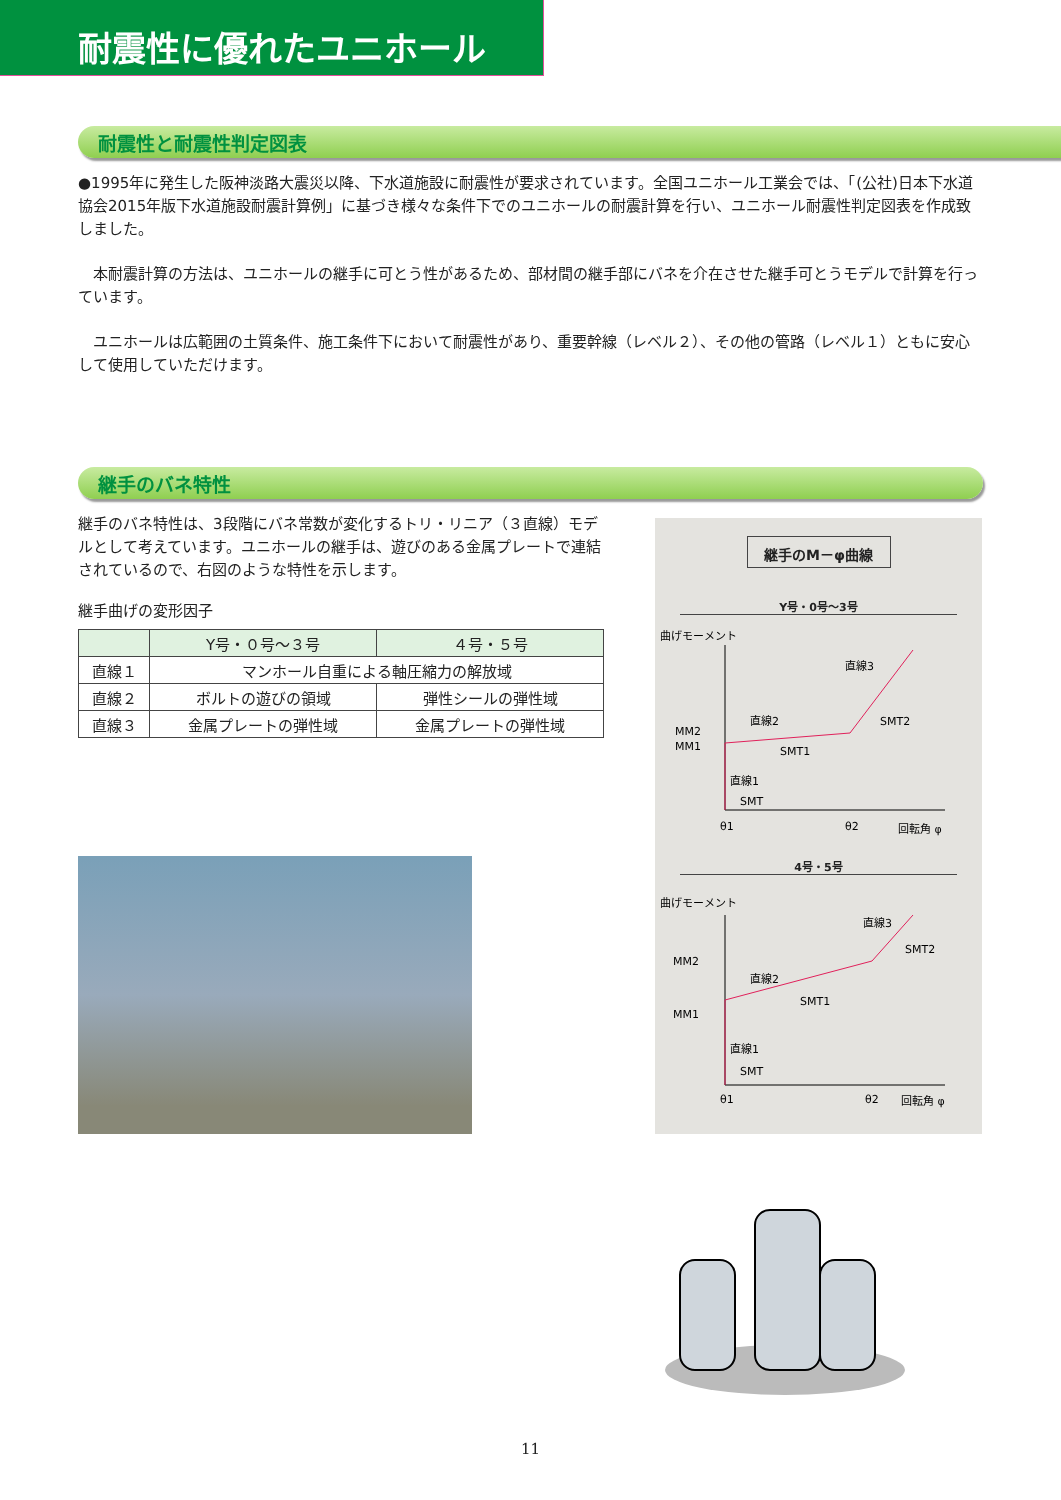耐震性に優れたユニホール
耐震性と耐震性判定図表
●1995年に発生した阪神淡路大震災以降、下水道施設に耐震性が要求されています。全国ユニホール工業会では、「(公社)日本下水道協会2015年版下水道施設耐震計算例」に基づき様々な条件下でのユニホールの耐震計算を行い、ユニホール耐震性判定図表を作成致しました。
　本耐震計算の方法は、ユニホールの継手に可とう性があるため、部材間の継手部にバネを介在させた継手可とうモデルで計算を行っています。
　ユニホールは広範囲の土質条件、施工条件下において耐震性があり、重要幹線（レベル２）、その他の管路（レベル１）ともに安心して使用していただけます。
継手のバネ特性
継手のバネ特性は、3段階にバネ常数が変化するトリ・リニア（３直線）モデルとして考えています。ユニホールの継手は、遊びのある金属プレートで連結されているので、右図のような特性を示します。
継手曲げの変形因子
| | Y号・０号～３号 | ４号・５号 |
| --- | --- | --- |
| 直線１ | マンホール自重による軸圧縮力の解放域 | |
| 直線２ | ボルトの遊びの領域 | 弾性シールの弾性域 |
| 直線３ | 金属プレートの弾性域 | 金属プレートの弾性域 |
継手のM－φ曲線
Y号・0号～3号
曲げモーメント
直線3
直線2
MM2
MM1
SMT1
SMT2
直線1
SMT
θ1
θ2
回転角 φ
4号・5号
曲げモーメント
直線3
MM2
直線2
MM1
SMT1
SMT2
直線1
SMT
θ1
θ2
回転角 φ
11